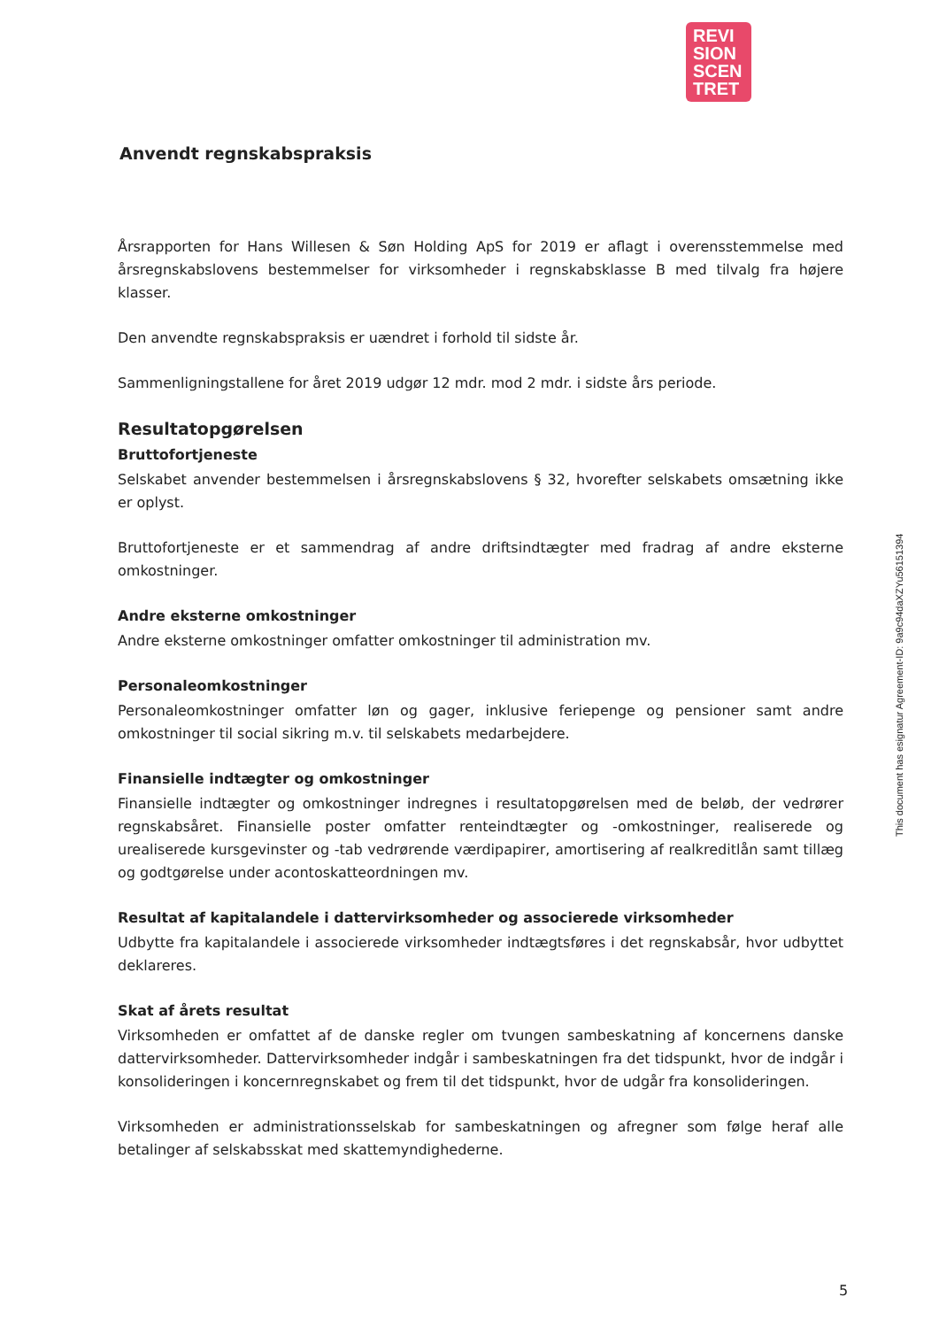REVI
SION
SCEN
TRET
Anvendt regnskabspraksis
Årsrapporten for Hans Willesen & Søn Holding ApS for 2019 er aflagt i overensstemmelse med årsregnskabslovens bestemmelser for virksomheder i regnskabsklasse B med tilvalg fra højere klasser.
Den anvendte regnskabspraksis er uændret i forhold til sidste år.
Sammenligningstallene for året 2019 udgør 12 mdr. mod 2 mdr. i sidste års periode.
Resultatopgørelsen
Bruttofortjeneste
Selskabet anvender bestemmelsen i årsregnskabslovens § 32, hvorefter selskabets omsætning ikke er oplyst.
Bruttofortjeneste er et sammendrag af andre driftsindtægter med fradrag af andre eksterne omkostninger.
Andre eksterne omkostninger
Andre eksterne omkostninger omfatter omkostninger til administration mv.
Personaleomkostninger
Personaleomkostninger omfatter løn og gager, inklusive feriepenge og pensioner samt andre omkostninger til social sikring m.v. til selskabets medarbejdere.
Finansielle indtægter og omkostninger
Finansielle indtægter og omkostninger indregnes i resultatopgørelsen med de beløb, der vedrører regnskabsåret. Finansielle poster omfatter renteindtægter og -omkostninger, realiserede og urealiserede kursgevinster og -tab vedrørende værdipapirer, amortisering af realkreditlån samt tillæg og godtgørelse under acontoskatteordningen mv.
Resultat af kapitalandele i dattervirksomheder og associerede virksomheder
Udbytte fra kapitalandele i associerede virksomheder indtægtsføres i det regnskabsår, hvor udbyttet deklareres.
Skat af årets resultat
Virksomheden er omfattet af de danske regler om tvungen sambeskatning af koncernens danske dattervirksomheder. Dattervirksomheder indgår i sambeskatningen fra det tidspunkt, hvor de indgår i konsolideringen i koncernregnskabet og frem til det tidspunkt, hvor de udgår fra konsolideringen.
Virksomheden er administrationsselskab for sambeskatningen og afregner som følge heraf alle betalinger af selskabsskat med skattemyndighederne.
This document has esignatur Agreement-ID: 9a9c94daXZYu56151394
5